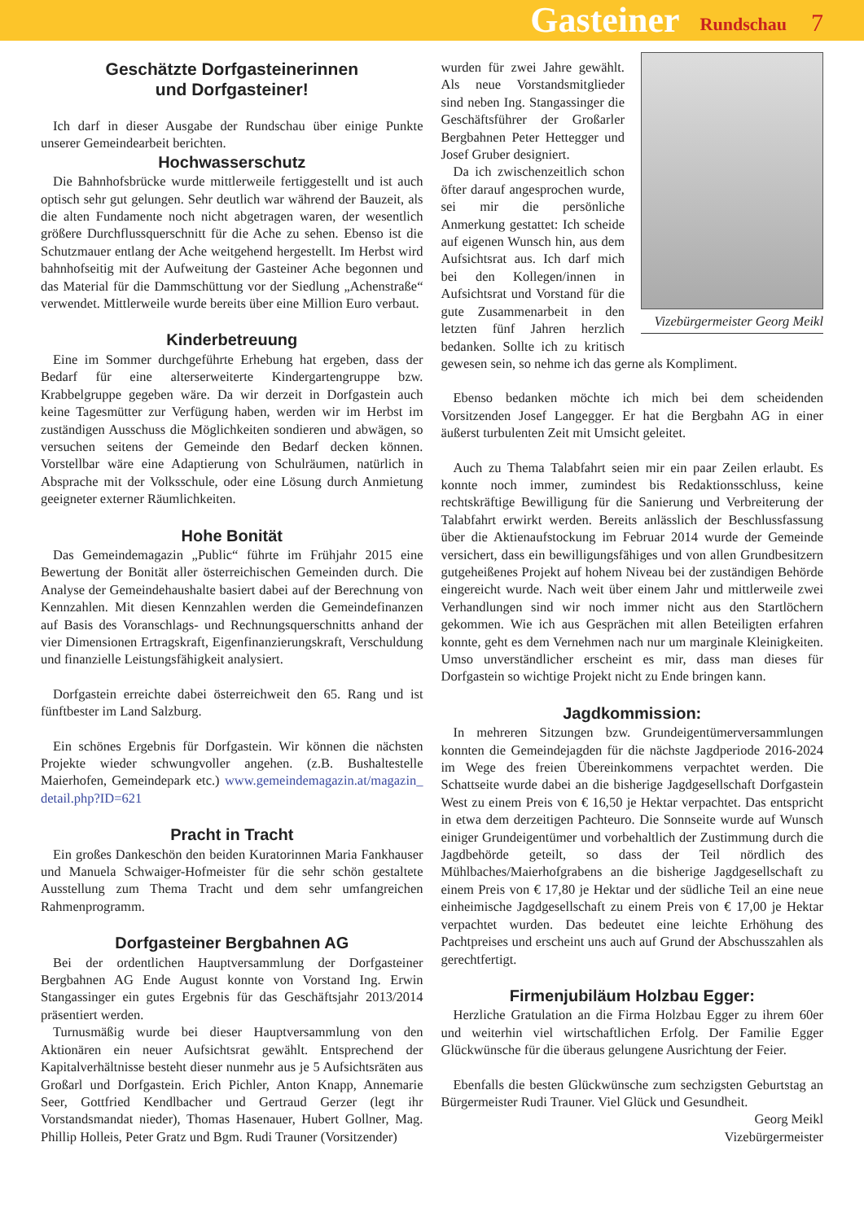Gasteiner Rundschau 7
Geschätzte Dorfgasteinerinnen
und Dorfgasteiner!
Ich darf in dieser Ausgabe der Rundschau über einige Punkte unserer Gemeindearbeit berichten.
Hochwasserschutz
Die Bahnhofsbrücke wurde mittlerweile fertiggestellt und ist auch optisch sehr gut gelungen. Sehr deutlich war während der Bauzeit, als die alten Fundamente noch nicht abgetragen waren, der wesentlich größere Durchflussquerschnitt für die Ache zu sehen. Ebenso ist die Schutzmauer entlang der Ache weitgehend hergestellt. Im Herbst wird bahnhofseitig mit der Aufweitung der Gasteiner Ache begonnen und das Material für die Dammschüttung vor der Siedlung „Achenstraße“ verwendet. Mittlerweile wurde bereits über eine Million Euro verbaut.
Kinderbetreuung
Eine im Sommer durchgeführte Erhebung hat ergeben, dass der Bedarf für eine alterserweiterte Kindergartengruppe bzw. Krabbelgruppe gegeben wäre. Da wir derzeit in Dorfgastein auch keine Tagesmütter zur Verfügung haben, werden wir im Herbst im zuständigen Ausschuss die Möglichkeiten sondieren und abwägen, so versuchen seitens der Gemeinde den Bedarf decken können. Vorstellbar wäre eine Adaptierung von Schulräumen, natürlich in Absprache mit der Volksschule, oder eine Lösung durch Anmietung geeigneter externer Räumlichkeiten.
Hohe Bonität
Das Gemeindemagazin „Public“ führte im Frühjahr 2015 eine Bewertung der Bonität aller österreichischen Gemeinden durch. Die Analyse der Gemeindehaushalte basiert dabei auf der Berechnung von Kennzahlen. Mit diesen Kennzahlen werden die Gemeindefinanzen auf Basis des Voranschlags- und Rechnungsquerschnitts anhand der vier Dimensionen Ertragskraft, Eigenfinanzierungskraft, Verschuldung und finanzielle Leistungsfähigkeit analysiert.
Dorfgastein erreichte dabei österreichweit den 65. Rang und ist fünftbester im Land Salzburg.
Ein schönes Ergebnis für Dorfgastein. Wir können die nächsten Projekte wieder schwungvoller angehen. (z.B. Bushaltestelle Maierhofen, Gemeindepark etc.) www.gemeindemagazin.at/magazin_ detail.php?ID=621
Pracht in Tracht
Ein großes Dankeschön den beiden Kuratorinnen Maria Fankhauser und Manuela Schwaiger-Hofmeister für die sehr schön gestaltete Ausstellung zum Thema Tracht und dem sehr umfangreichen Rahmenprogramm.
Dorfgasteiner Bergbahnen AG
Bei der ordentlichen Hauptversammlung der Dorfgasteiner Bergbahnen AG Ende August konnte von Vorstand Ing. Erwin Stangassinger ein gutes Ergebnis für das Geschäftsjahr 2013/2014 präsentiert werden.
Turnusmäßig wurde bei dieser Hauptversammlung von den Aktionären ein neuer Aufsichtsrat gewählt. Entsprechend der Kapitalverhältnisse besteht dieser nunmehr aus je 5 Aufsichtsräten aus Großarl und Dorfgastein. Erich Pichler, Anton Knapp, Annemarie Seer, Gottfried Kendlbacher und Gertraud Gerzer (legt ihr Vorstandsmandat nieder), Thomas Hasenauer, Hubert Gollner, Mag. Phillip Holleis, Peter Gratz und Bgm. Rudi Trauner (Vorsitzender)
Vizebürgermeister Georg Meikl
wurden für zwei Jahre gewählt. Als neue Vorstandsmitglieder sind neben Ing. Stangassinger die Geschäftsführer der Großarler Bergbahnen Peter Hettegger und Josef Gruber designiert.
Da ich zwischenzeitlich schon öfter darauf angesprochen wurde, sei mir die persönliche Anmerkung gestattet: Ich scheide auf eigenen Wunsch hin, aus dem Aufsichtsrat aus. Ich darf mich bei den Kollegen/innen in Aufsichtsrat und Vorstand für die gute Zusammenarbeit in den letzten fünf Jahren herzlich bedanken. Sollte ich zu kritisch gewesen sein, so nehme ich das gerne als Kompliment.
Ebenso bedanken möchte ich mich bei dem scheidenden Vorsitzenden Josef Langegger. Er hat die Bergbahn AG in einer äußerst turbulenten Zeit mit Umsicht geleitet.
Auch zu Thema Talabfahrt seien mir ein paar Zeilen erlaubt. Es konnte noch immer, zumindest bis Redaktionsschluss, keine rechtskräftige Bewilligung für die Sanierung und Verbreiterung der Talabfahrt erwirkt werden. Bereits anlässlich der Beschlussfassung über die Aktienaufstockung im Februar 2014 wurde der Gemeinde versichert, dass ein bewilligungsfähiges und von allen Grundbesitzern gutgeheißenes Projekt auf hohem Niveau bei der zuständigen Behörde eingereicht wurde. Nach weit über einem Jahr und mittlerweile zwei Verhandlungen sind wir noch immer nicht aus den Startlöchern gekommen. Wie ich aus Gesprächen mit allen Beteiligten erfahren konnte, geht es dem Vernehmen nach nur um marginale Kleinigkeiten. Umso unverständlicher erscheint es mir, dass man dieses für Dorfgastein so wichtige Projekt nicht zu Ende bringen kann.
Jagdkommission:
In mehreren Sitzungen bzw. Grundeigentümerversammlungen konnten die Gemeindejagden für die nächste Jagdperiode 2016-2024 im Wege des freien Übereinkommens verpachtet werden. Die Schattseite wurde dabei an die bisherige Jagdgesellschaft Dorfgastein West zu einem Preis von € 16,50 je Hektar verpachtet. Das entspricht in etwa dem derzeitigen Pachteuro. Die Sonnseite wurde auf Wunsch einiger Grundeigentümer und vorbehaltlich der Zustimmung durch die Jagdbehörde geteilt, so dass der Teil nördlich des Mühlbaches/Maierhofgrabens an die bisherige Jagdgesellschaft zu einem Preis von € 17,80 je Hektar und der südliche Teil an eine neue einheimische Jagdgesellschaft zu einem Preis von € 17,00 je Hektar verpachtet wurden. Das bedeutet eine leichte Erhöhung des Pachtpreises und erscheint uns auch auf Grund der Abschusszahlen als gerechtfertigt.
Firmenjubiläum Holzbau Egger:
Herzliche Gratulation an die Firma Holzbau Egger zu ihrem 60er und weiterhin viel wirtschaftlichen Erfolg. Der Familie Egger Glückwünsche für die überaus gelungene Ausrichtung der Feier.
Ebenfalls die besten Glückwünsche zum sechzigsten Geburtstag an Bürgermeister Rudi Trauner. Viel Glück und Gesundheit.
Georg Meikl
Vizebürgermeister